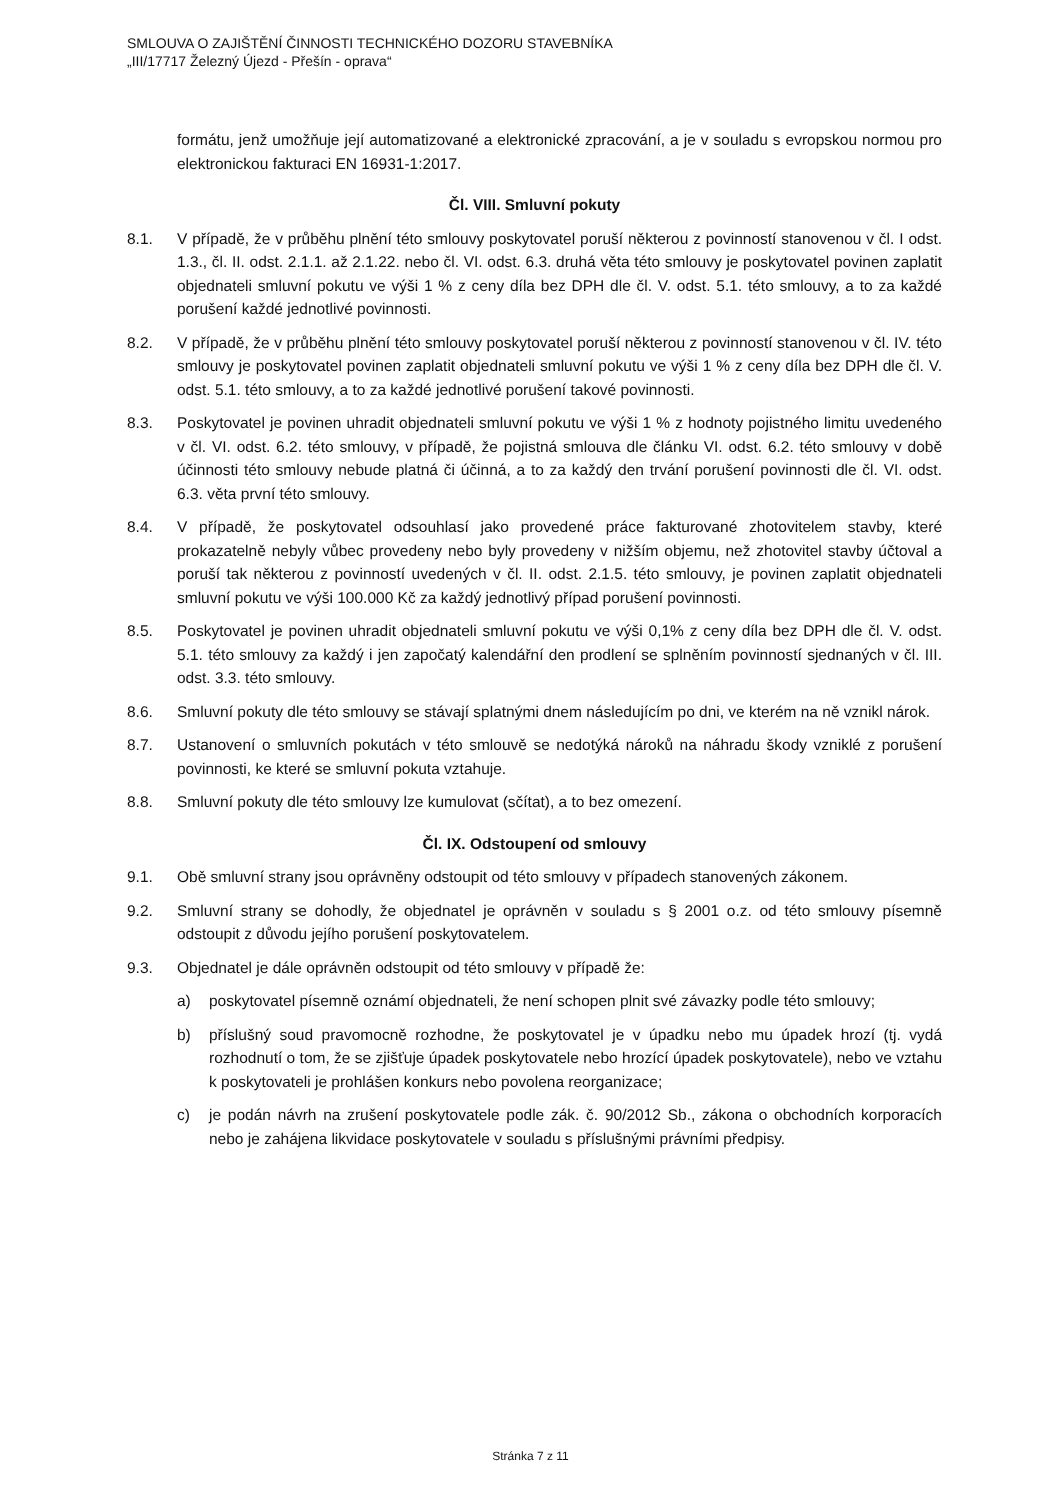SMLOUVA O ZAJIŠTĚNÍ ČINNOSTI TECHNICKÉHO DOZORU STAVEBNÍKA
„III/17717 Železný Újezd - Přešín - oprava“
formátu, jenž umožňuje její automatizované a elektronické zpracování, a je v souladu s evropskou normou pro elektronickou fakturaci EN 16931-1:2017.
Čl. VIII. Smluvní pokuty
8.1. V případě, že v průběhu plnění této smlouvy poskytovatel poruší některou z povinností stanovenou v čl. I odst. 1.3., čl. II. odst. 2.1.1. až 2.1.22. nebo čl. VI. odst. 6.3. druhá věta této smlouvy je poskytovatel povinen zaplatit objednateli smluvní pokutu ve výši 1 % z ceny díla bez DPH dle čl. V. odst. 5.1. této smlouvy, a to za každé porušení každé jednotlivé povinnosti.
8.2. V případě, že v průběhu plnění této smlouvy poskytovatel poruší některou z povinností stanovenou v čl. IV. této smlouvy je poskytovatel povinen zaplatit objednateli smluvní pokutu ve výši 1 % z ceny díla bez DPH dle čl. V. odst. 5.1. této smlouvy, a to za každé jednotlivé porušení takové povinnosti.
8.3. Poskytovatel je povinen uhradit objednateli smluvní pokutu ve výši 1 % z hodnoty pojistného limitu uvedeného v čl. VI. odst. 6.2. této smlouvy, v případě, že pojistná smlouva dle článku VI. odst. 6.2. této smlouvy v době účinnosti této smlouvy nebude platná či účinná, a to za každý den trvání porušení povinnosti dle čl. VI. odst. 6.3. věta první této smlouvy.
8.4. V případě, že poskytovatel odsouhlasí jako provedené práce fakturované zhotovitelem stavby, které prokazatelně nebyly vůbec provedeny nebo byly provedeny v nižším objemu, než zhotovitel stavby účtoval a poruší tak některou z povinností uvedených v čl. II. odst. 2.1.5. této smlouvy, je povinen zaplatit objednateli smluvní pokutu ve výši 100.000 Kč za každý jednotlivý případ porušení povinnosti.
8.5. Poskytovatel je povinen uhradit objednateli smluvní pokutu ve výši 0,1% z ceny díla bez DPH dle čl. V. odst. 5.1. této smlouvy za každý i jen započatý kalendářní den prodlení se splněním povinností sjednaných v čl. III. odst. 3.3. této smlouvy.
8.6. Smluvní pokuty dle této smlouvy se stávají splatnými dnem následujícím po dni, ve kterém na ně vznikl nárok.
8.7. Ustanovení o smluvních pokutách v této smlouvě se nedotýká nároků na náhradu škody vzniklé z porušení povinnosti, ke které se smluvní pokuta vztahuje.
8.8. Smluvní pokuty dle této smlouvy lze kumulovat (sčítat), a to bez omezení.
Čl. IX. Odstoupení od smlouvy
9.1. Obě smluvní strany jsou oprávněny odstoupit od této smlouvy v případech stanovených zákonem.
9.2. Smluvní strany se dohodly, že objednatel je oprávněn v souladu s § 2001 o.z. od této smlouvy písemně odstoupit z důvodu jejího porušení poskytovatelem.
9.3. Objednatel je dále oprávněn odstoupit od této smlouvy v případě že:
a) poskytovatel písemně oznámí objednateli, že není schopen plnit své závazky podle této smlouvy;
b) příslušný soud pravomocně rozhodne, že poskytovatel je v úpadku nebo mu úpadek hrozí (tj. vydá rozhodnutí o tom, že se zjišťuje úpadek poskytovatele nebo hrozící úpadek poskytovatele), nebo ve vztahu k poskytovateli je prohlášen konkurs nebo povolena reorganizace;
c) je podán návrh na zrušení poskytovatele podle zák. č. 90/2012 Sb., zákona o obchodních korporacích nebo je zahájena likvidace poskytovatele v souladu s příslušnými právními předpisy.
Stránka 7 z 11